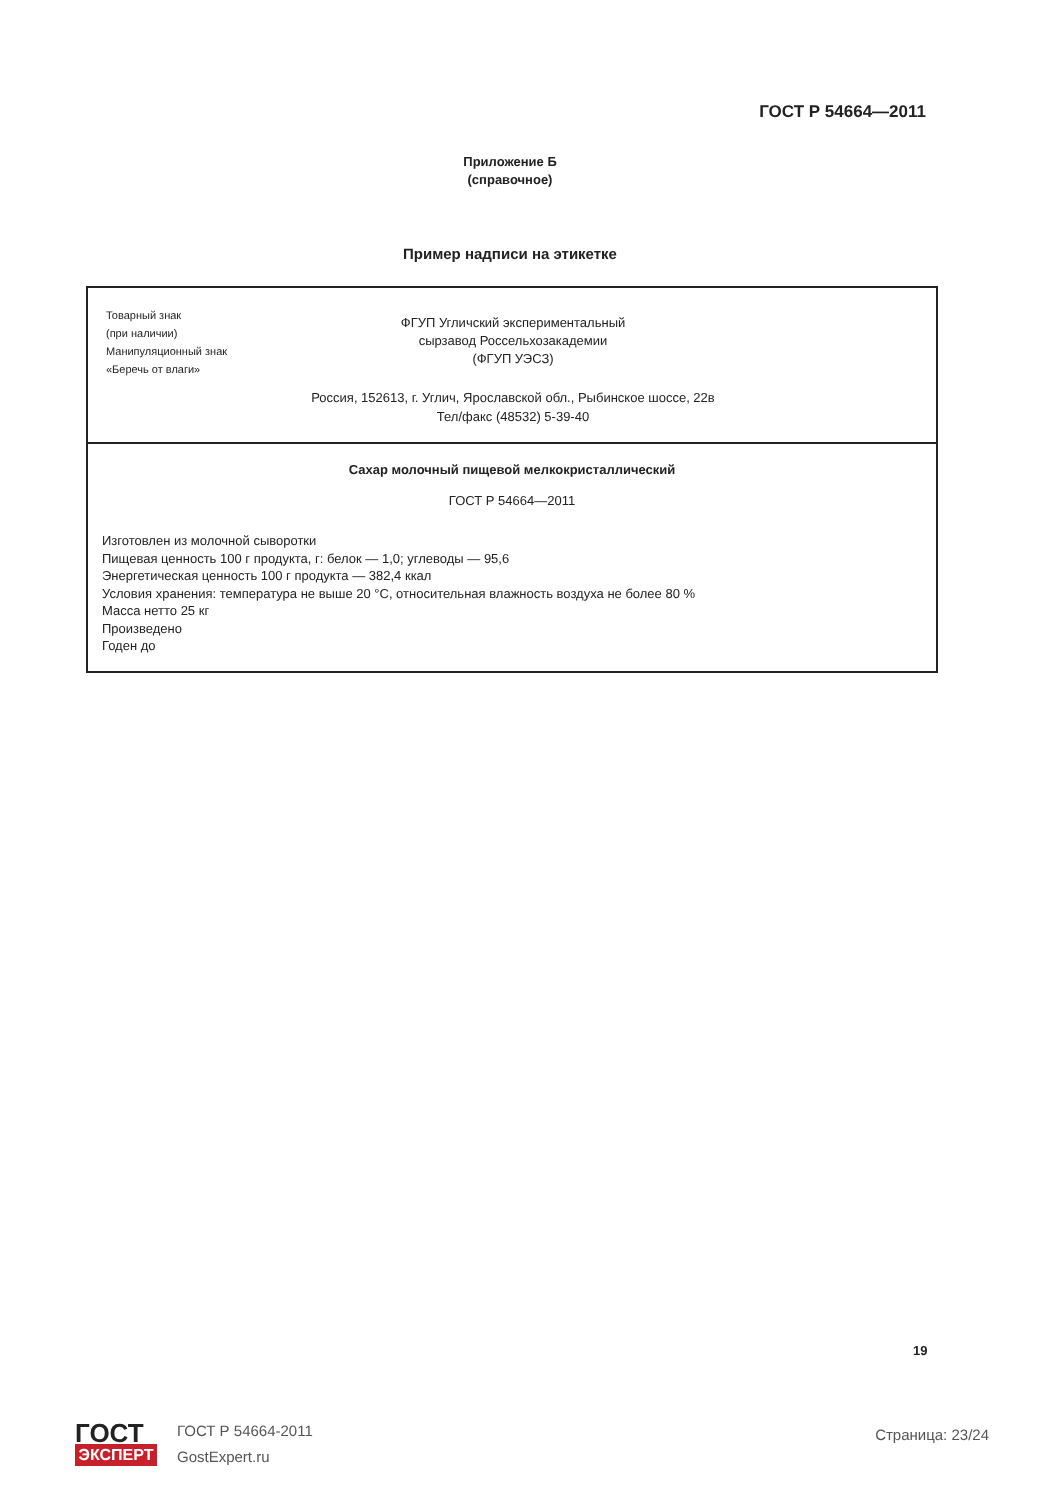ГОСТ Р 54664—2011
Приложение Б
(справочное)
Пример надписи на этикетке
Товарный знак
(при наличии)
Манипуляционный знак
«Беречь от влаги»
ФГУП Угличский экспериментальный
сырзавод Россельхозакадемии
(ФГУП УЭСЗ)
Россия, 152613, г. Углич, Ярославской обл., Рыбинское шоссе, 22в
Тел/факс (48532) 5-39-40
Сахар молочный пищевой мелкокристаллический
ГОСТ Р 54664—2011
Изготовлен из молочной сыворотки
Пищевая ценность 100 г продукта, г: белок — 1,0; углеводы — 95,6
Энергетическая ценность 100 г продукта — 382,4 ккал
Условия хранения: температура не выше 20 °С, относительная влажность воздуха не более 80 %
Масса нетто 25 кг
Произведено
Годен до
19
ГОСТ
ЭКСПЕРТ
ГОСТ Р 54664-2011
GostExpert.ru
Страница: 23/24